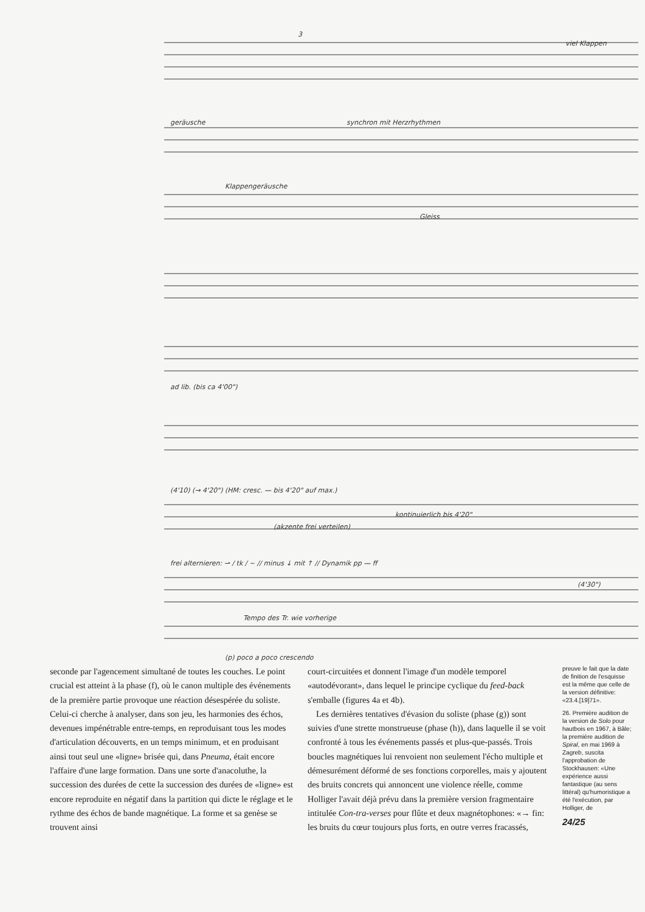3
viel Klappen
geräusche
synchron mit Herzrhythmen
Klappengeräusche
Gleiss
ad lib. (bis ca 4'00")
(4'10) (→ 4'20") (HM: cresc. — bis 4'20" auf max.)
kontinuierlich bis 4'20"
(akzente frei verteilen)
frei alternieren: ⇀ / tk / ~ // minus ↓ mit ↑ // Dynamik pp — ff
(4'30")
Tempo des Tr. wie vorherige
(p) poco a poco crescendo
seconde par l'agencement simultané de toutes les couches. Le point crucial est atteint à la phase (f), où le canon multiple des événements de la première partie provoque une réaction désespérée du soliste. Celui-ci cherche à analyser, dans son jeu, les harmonies des échos, devenues impénétrable entre-temps, en reproduisant tous les modes d'articulation découverts, en un temps minimum, et en produisant ainsi tout seul une «ligne» brisée qui, dans Pneuma, était encore l'affaire d'une large formation. Dans une sorte d'anacoluthe, la succession des durées de cette la succession des durées de «ligne» est encore reproduite en négatif dans la partition qui dicte le réglage et le rythme des échos de bande magnétique. La forme et sa genèse se trouvent ainsi
court-circuitées et donnent l'image d'un modèle temporel «autodévorant», dans lequel le principe cyclique du feed-back s'emballe (figures 4a et 4b).
Les dernières tentatives d'évasion du soliste (phase (g)) sont suivies d'une strette monstrueuse (phase (h)), dans laquelle il se voit confronté à tous les événements passés et plus-que-passés. Trois boucles magnétiques lui renvoient non seulement l'écho multiple et démesurément déformé de ses fonctions corporelles, mais y ajoutent des bruits concrets qui annoncent une violence réelle, comme Holliger l'avait déjà prévu dans la première version fragmentaire intitulée Con-tra-verses pour flûte et deux magnétophones: «→ fin: les bruits du cœur toujours plus forts, en outre verres fracassés,
preuve le fait que la date de finition de l'esquisse est la même que celle de la version définitive: «23.4.[19]71».
26. Première audition de la version de Solo pour hautbois en 1967, à Bâle; la première audition de Spiral, en mai 1969 à Zagreb, suscita l'approbation de Stockhausen: «Une expérience aussi fantastique (au sens littéral) qu'humoristique a été l'exécution, par Holliger, de
24/25